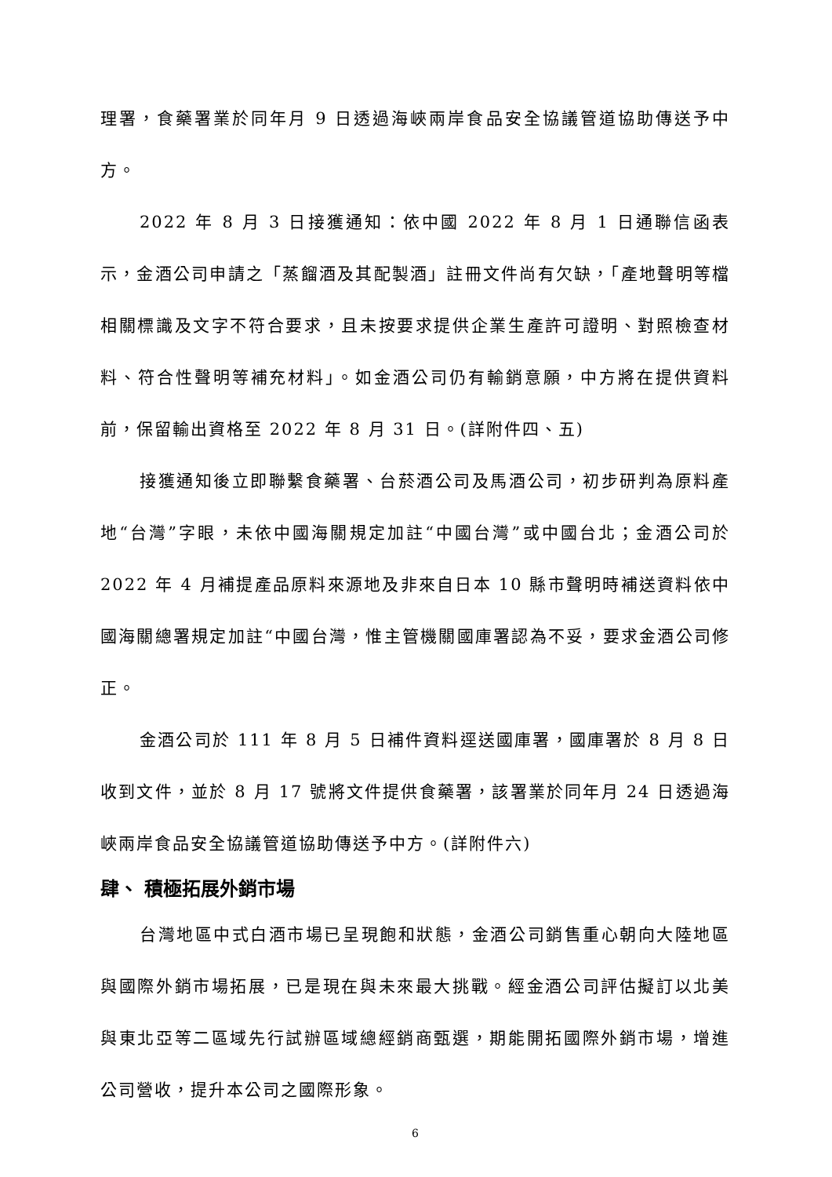理署，食藥署業於同年月 9 日透過海峽兩岸食品安全協議管道協助傳送予中方。
2022 年 8 月 3 日接獲通知：依中國 2022 年 8 月 1 日通聯信函表示，金酒公司申請之「蒸餾酒及其配製酒」註冊文件尚有欠缺，「產地聲明等檔相關標識及文字不符合要求，且未按要求提供企業生產許可證明、對照檢查材料、符合性聲明等補充材料」。如金酒公司仍有輸銷意願，中方將在提供資料前，保留輸出資格至 2022 年 8 月 31 日。(詳附件四、五)
接獲通知後立即聯繫食藥署、台菸酒公司及馬酒公司，初步研判為原料產地“台灣”字眼，未依中國海關規定加註“中國台灣”或中國台北；金酒公司於 2022 年 4 月補提產品原料來源地及非來自日本 10 縣市聲明時補送資料依中國海關總署規定加註“中國台灣，惟主管機關國庫署認為不妥，要求金酒公司修正。
金酒公司於 111 年 8 月 5 日補件資料逕送國庫署，國庫署於 8 月 8 日收到文件，並於 8 月 17 號將文件提供食藥署，該署業於同年月 24 日透過海峽兩岸食品安全協議管道協助傳送予中方。(詳附件六)
肆、 積極拓展外銷市場
台灣地區中式白酒市場已呈現飽和狀態，金酒公司銷售重心朝向大陸地區與國際外銷市場拓展，已是現在與未來最大挑戰。經金酒公司評估擬訂以北美與東北亞等二區域先行試辦區域總經銷商甄選，期能開拓國際外銷市場，增進公司營收，提升本公司之國際形象。
6